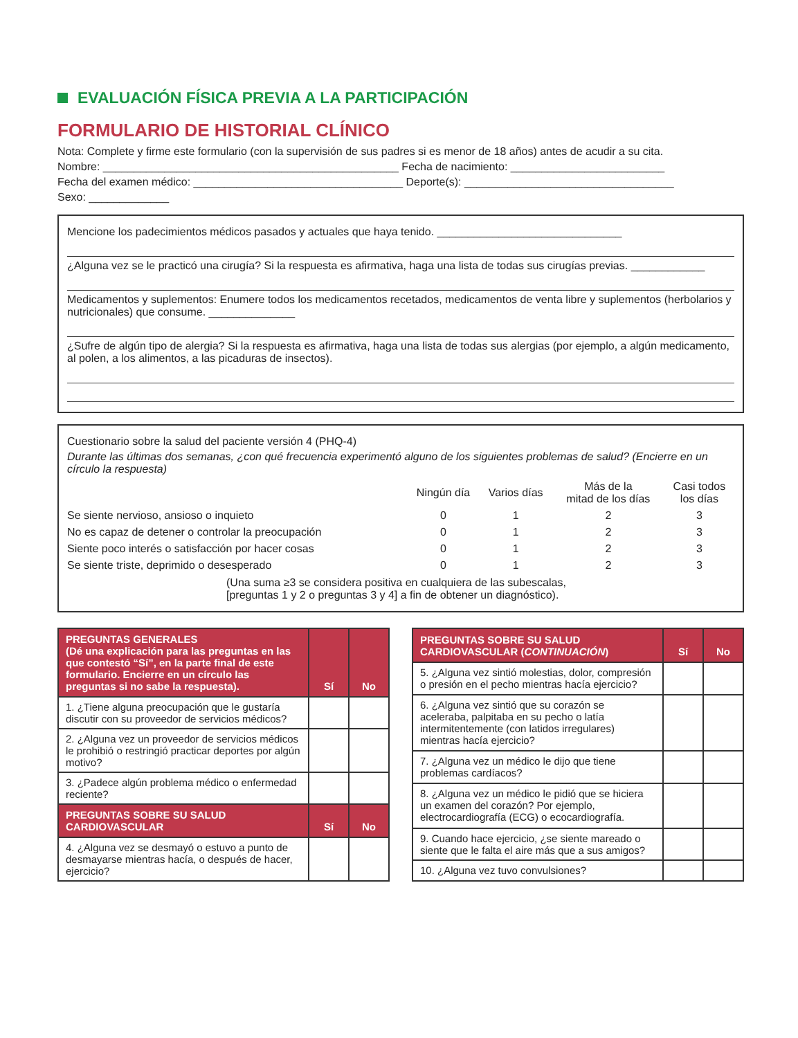EVALUACIÓN FÍSICA PREVIA A LA PARTICIPACIÓN
FORMULARIO DE HISTORIAL CLÍNICO
Nota: Complete y firme este formulario (con la supervisión de sus padres si es menor de 18 años) antes de acudir a su cita.
Nombre: ________________________________________________ Fecha de nacimiento: _________________________
Fecha del examen médico: __________________________________ Deporte(s): __________________________________
Sexo: _____________
Mencione los padecimientos médicos pasados y actuales que haya tenido. ______________________________
¿Alguna vez se le practicó una cirugía? Si la respuesta es afirmativa, haga una lista de todas sus cirugías previas. ____________
Medicamentos y suplementos: Enumere todos los medicamentos recetados, medicamentos de venta libre y suplementos (herbolarios y nutricionales) que consume. ______________
¿Sufre de algún tipo de alergia? Si la respuesta es afirmativa, haga una lista de todas sus alergias (por ejemplo, a algún medicamento, al polen, a los alimentos, a las picaduras de insectos).
Cuestionario sobre la salud del paciente versión 4 (PHQ-4)
Durante las últimas dos semanas, ¿con qué frecuencia experimentó alguno de los siguientes problemas de salud? (Encierre en un círculo la respuesta)
| | Ningún día | Varios días | Más de la mitad de los días | Casi todos los días |
| Se siente nervioso, ansioso o inquieto | 0 | 1 | 2 | 3 |
| No es capaz de detener o controlar la preocupación | 0 | 1 | 2 | 3 |
| Siente poco interés o satisfacción por hacer cosas | 0 | 1 | 2 | 3 |
| Se siente triste, deprimido o desesperado | 0 | 1 | 2 | 3 |
(Una suma ≥3 se considera positiva en cualquiera de las subescalas,
[preguntas 1 y 2 o preguntas 3 y 4] a fin de obtener un diagnóstico).
| PREGUNTAS GENERALES (Dé una explicación para las preguntas en las que contestó “Sí”, en la parte final de este formulario. Encierre en un círculo las preguntas si no sabe la respuesta). | Sí | No |
| --- | --- | --- |
| 1. ¿Tiene alguna preocupación que le gustaría discutir con su proveedor de servicios médicos? | | |
| 2. ¿Alguna vez un proveedor de servicios médicos le prohibió o restringió practicar deportes por algún motivo? | | |
| 3. ¿Padece algún problema médico o enfermedad reciente? | | |
| PREGUNTAS SOBRE SU SALUD CARDIOVASCULAR | Sí | No |
| 4. ¿Alguna vez se desmayó o estuvo a punto de desmayarse mientras hacía, o después de hacer, ejercicio? | | |
| PREGUNTAS SOBRE SU SALUD CARDIOVASCULAR ( CONTINUACIÓN ) | Sí | No |
| --- | --- | --- |
| 5. ¿Alguna vez sintió molestias, dolor, compresión o presión en el pecho mientras hacía ejercicio? | | |
| 6. ¿Alguna vez sintió que su corazón se aceleraba, palpitaba en su pecho o latía intermitentemente (con latidos irregulares) mientras hacía ejercicio? | | |
| 7. ¿Alguna vez un médico le dijo que tiene problemas cardíacos? | | |
| 8. ¿Alguna vez un médico le pidió que se hiciera un examen del corazón? Por ejemplo, electrocardiografía (ECG) o ecocardiografía. | | |
| 9. Cuando hace ejercicio, ¿se siente mareado o siente que le falta el aire más que a sus amigos? | | |
| 10. ¿Alguna vez tuvo convulsiones? | | |